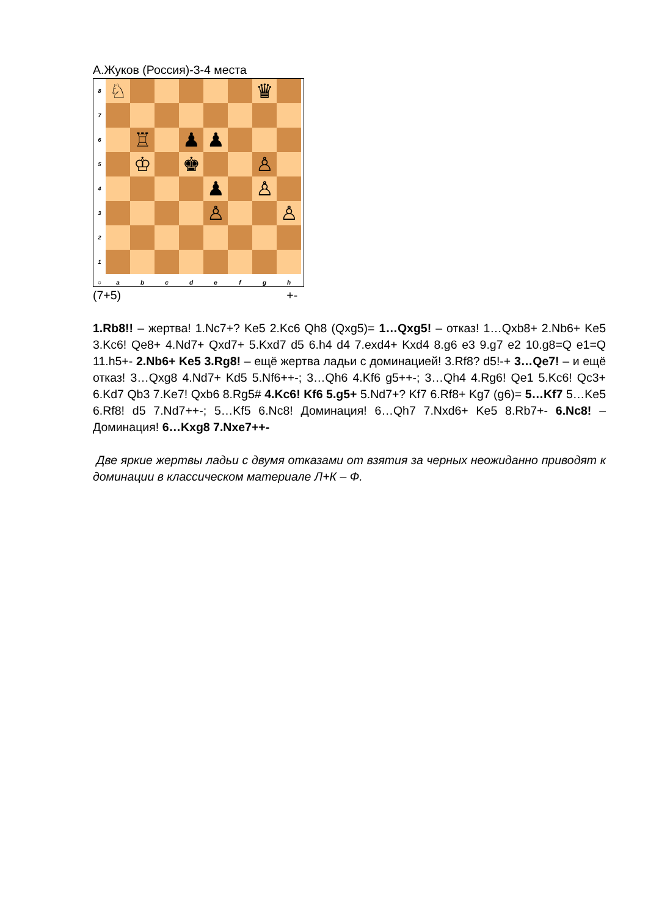А.Жуков (Россия)-3-4 места
8
♘ ♛
7
6
♖ ♟ ♟
5
♔ ♚ ♙
4
♟ ♙
3
♙ ♙
2
1
○ a b c d e f g h
(7+5) +-
1.Rb8!! – жертва! 1.Nc7+? Ke5 2.Kc6 Qh8 (Qxg5)= 1…Qxg5! – отказ! 1…Qxb8+ 2.Nb6+ Ke5 3.Kc6! Qe8+ 4.Nd7+ Qxd7+ 5.Kxd7 d5 6.h4 d4 7.exd4+ Kxd4 8.g6 e3 9.g7 e2 10.g8=Q e1=Q 11.h5+- 2.Nb6+ Ke5 3.Rg8! – ещё жертва ладьи с доминацией! 3.Rf8? d5!-+ 3…Qe7! – и ещё отказ! 3…Qxg8 4.Nd7+ Kd5 5.Nf6++-; 3…Qh6 4.Kf6 g5++-; 3…Qh4 4.Rg6! Qe1 5.Kc6! Qc3+ 6.Kd7 Qb3 7.Ke7! Qxb6 8.Rg5# 4.Kc6! Kf6 5.g5+ 5.Nd7+? Kf7 6.Rf8+ Kg7 (g6)= 5…Kf7 5…Ke5 6.Rf8! d5 7.Nd7++-; 5…Kf5 6.Nc8! Доминация! 6…Qh7 7.Nxd6+ Ke5 8.Rb7+- 6.Nc8! – Доминация! 6…Kxg8 7.Nxe7++-
Две яркие жертвы ладьи с двумя отказами от взятия за черных неожиданно приводят к доминации в классическом материале Л+К – Ф.